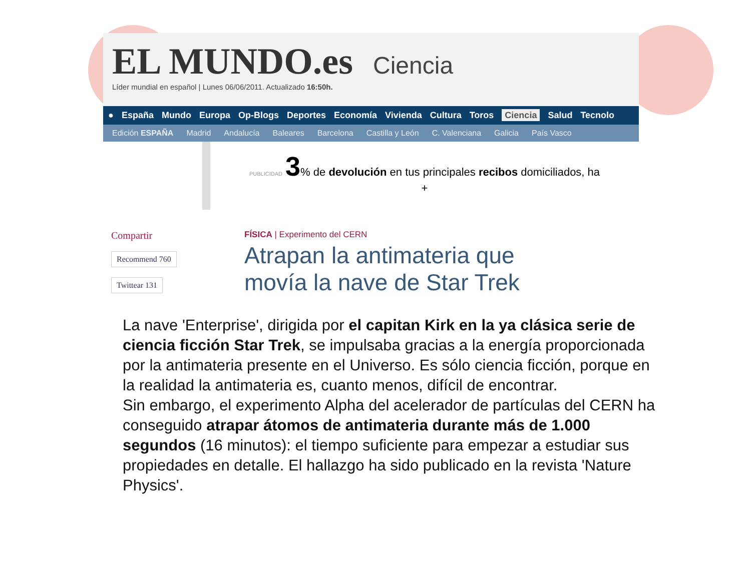EL MUNDO.es
Ciencia
Líder mundial en español | Lunes 06/06/2011. Actualizado 16:50h.
● España Mundo Europa Op-Blogs Deportes Economía Vivienda Cultura Toros Ciencia Salud Tecnolo
Edición ESPAÑA Madrid Andalucía Baleares Barcelona Castilla y León C. Valenciana Galicia País Vasco
PUBLICIDAD 3% de devolución en tus principales recibos domiciliados, ha
+
Compartir
Recommend 760
Twittear 131
FÍSICA | Experimento del CERN
Atrapan la antimateria que
movía la nave de Star Trek
La nave 'Enterprise', dirigida por el capitan Kirk en la ya clásica serie de ciencia ficción Star Trek, se impulsaba gracias a la energía proporcionada por la antimateria presente en el Universo. Es sólo ciencia ficción, porque en la realidad la antimateria es, cuanto menos, difícil de encontrar.
Sin embargo, el experimento Alpha del acelerador de partículas del CERN ha conseguido atrapar átomos de antimateria durante más de 1.000 segundos (16 minutos): el tiempo suficiente para empezar a estudiar sus propiedades en detalle. El hallazgo ha sido publicado en la revista 'Nature Physics'.